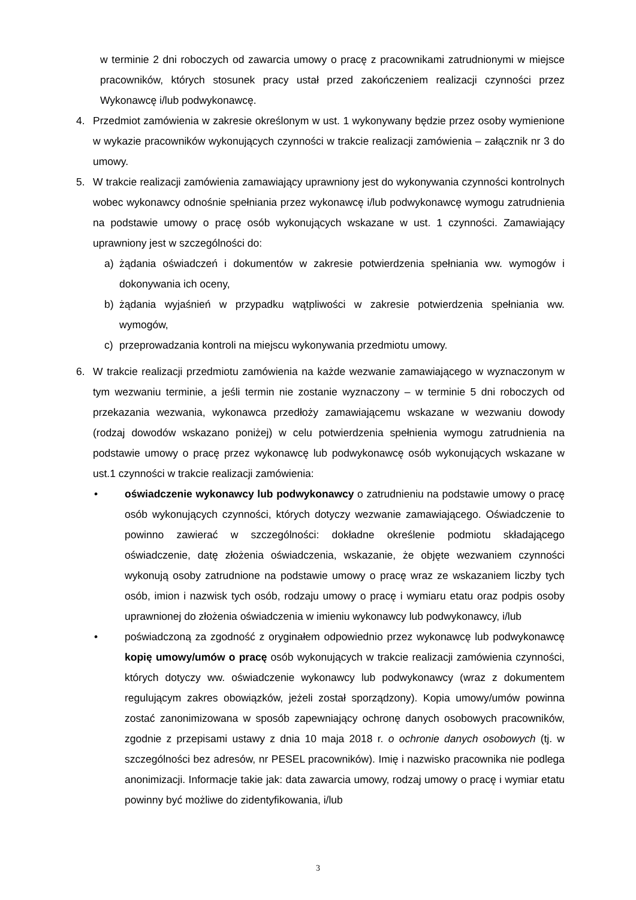w terminie 2 dni roboczych od zawarcia umowy o pracę z pracownikami zatrudnionymi w miejsce pracowników, których stosunek pracy ustał przed zakończeniem realizacji czynności przez Wykonawcę i/lub podwykonawcę.
4. Przedmiot zamówienia w zakresie określonym w ust. 1 wykonywany będzie przez osoby wymienione w wykazie pracowników wykonujących czynności w trakcie realizacji zamówienia – załącznik nr 3 do umowy.
5. W trakcie realizacji zamówienia zamawiający uprawniony jest do wykonywania czynności kontrolnych wobec wykonawcy odnośnie spełniania przez wykonawcę i/lub podwykonawcę wymogu zatrudnienia na podstawie umowy o pracę osób wykonujących wskazane w ust. 1 czynności. Zamawiający uprawniony jest w szczególności do:
a) żądania oświadczeń i dokumentów w zakresie potwierdzenia spełniania ww. wymogów i dokonywania ich oceny,
b) żądania wyjaśnień w przypadku wątpliwości w zakresie potwierdzenia spełniania ww. wymogów,
c) przeprowadzania kontroli na miejscu wykonywania przedmiotu umowy.
6. W trakcie realizacji przedmiotu zamówienia na każde wezwanie zamawiającego w wyznaczonym w tym wezwaniu terminie, a jeśli termin nie zostanie wyznaczony – w terminie 5 dni roboczych od przekazania wezwania, wykonawca przedłoży zamawiającemu wskazane w wezwaniu dowody (rodzaj dowodów wskazano poniżej) w celu potwierdzenia spełnienia wymogu zatrudnienia na podstawie umowy o pracę przez wykonawcę lub podwykonawcę osób wykonujących wskazane w ust.1 czynności w trakcie realizacji zamówienia:
• oświadczenie wykonawcy lub podwykonawcy o zatrudnieniu na podstawie umowy o pracę osób wykonujących czynności, których dotyczy wezwanie zamawiającego. Oświadczenie to powinno zawierać w szczególności: dokładne określenie podmiotu składającego oświadczenie, datę złożenia oświadczenia, wskazanie, że objęte wezwaniem czynności wykonują osoby zatrudnione na podstawie umowy o pracę wraz ze wskazaniem liczby tych osób, imion i nazwisk tych osób, rodzaju umowy o pracę i wymiaru etatu oraz podpis osoby uprawnionej do złożenia oświadczenia w imieniu wykonawcy lub podwykonawcy, i/lub
• poświadczoną za zgodność z oryginałem odpowiednio przez wykonawcę lub podwykonawcę kopię umowy/umów o pracę osób wykonujących w trakcie realizacji zamówienia czynności, których dotyczy ww. oświadczenie wykonawcy lub podwykonawcy (wraz z dokumentem regulującym zakres obowiązków, jeżeli został sporządzony). Kopia umowy/umów powinna zostać zanonimizowana w sposób zapewniający ochronę danych osobowych pracowników, zgodnie z przepisami ustawy z dnia 10 maja 2018 r. o ochronie danych osobowych (tj. w szczególności bez adresów, nr PESEL pracowników). Imię i nazwisko pracownika nie podlega anonimizacji. Informacje takie jak: data zawarcia umowy, rodzaj umowy o pracę i wymiar etatu powinny być możliwe do zidentyfikowania, i/lub
3